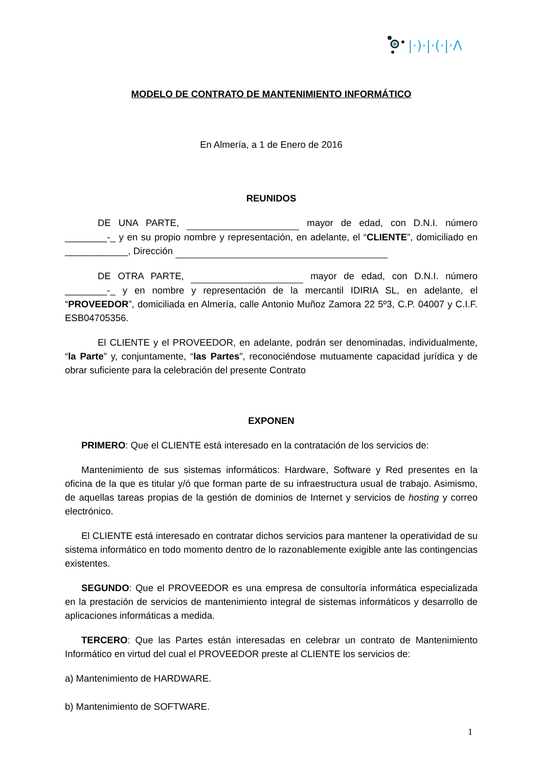|·)·|·(·|·Λ
MODELO DE CONTRATO DE MANTENIMIENTO INFORMÁTICO
En Almería, a 1 de Enero de 2016
REUNIDOS
DE UNA PARTE, mayor de edad, con D.N.I. número ________-_ y en su propio nombre y representación, en adelante, el “CLIENTE”, domiciliado en ____________, Dirección
DE OTRA PARTE, mayor de edad, con D.N.I. número ________-_ y en nombre y representación de la mercantil IDIRIA SL, en adelante, el “PROVEEDOR”, domiciliada en Almería, calle Antonio Muñoz Zamora 22 5º3, C.P. 04007 y C.I.F. ESB04705356.
El CLIENTE y el PROVEEDOR, en adelante, podrán ser denominadas, individualmente, “la Parte” y, conjuntamente, “las Partes”, reconociéndose mutuamente capacidad jurídica y de obrar suficiente para la celebración del presente Contrato
EXPONEN
PRIMERO: Que el CLIENTE está interesado en la contratación de los servicios de:
Mantenimiento de sus sistemas informáticos: Hardware, Software y Red presentes en la oficina de la que es titular y/ó que forman parte de su infraestructura usual de trabajo. Asimismo, de aquellas tareas propias de la gestión de dominios de Internet y servicios de hosting y correo electrónico.
El CLIENTE está interesado en contratar dichos servicios para mantener la operatividad de su sistema informático en todo momento dentro de lo razonablemente exigible ante las contingencias existentes.
SEGUNDO: Que el PROVEEDOR es una empresa de consultoría informática especializada en la prestación de servicios de mantenimiento integral de sistemas informáticos y desarrollo de aplicaciones informáticas a medida.
TERCERO: Que las Partes están interesadas en celebrar un contrato de Mantenimiento Informático en virtud del cual el PROVEEDOR preste al CLIENTE los servicios de:
a) Mantenimiento de HARDWARE.
b) Mantenimiento de SOFTWARE.
1